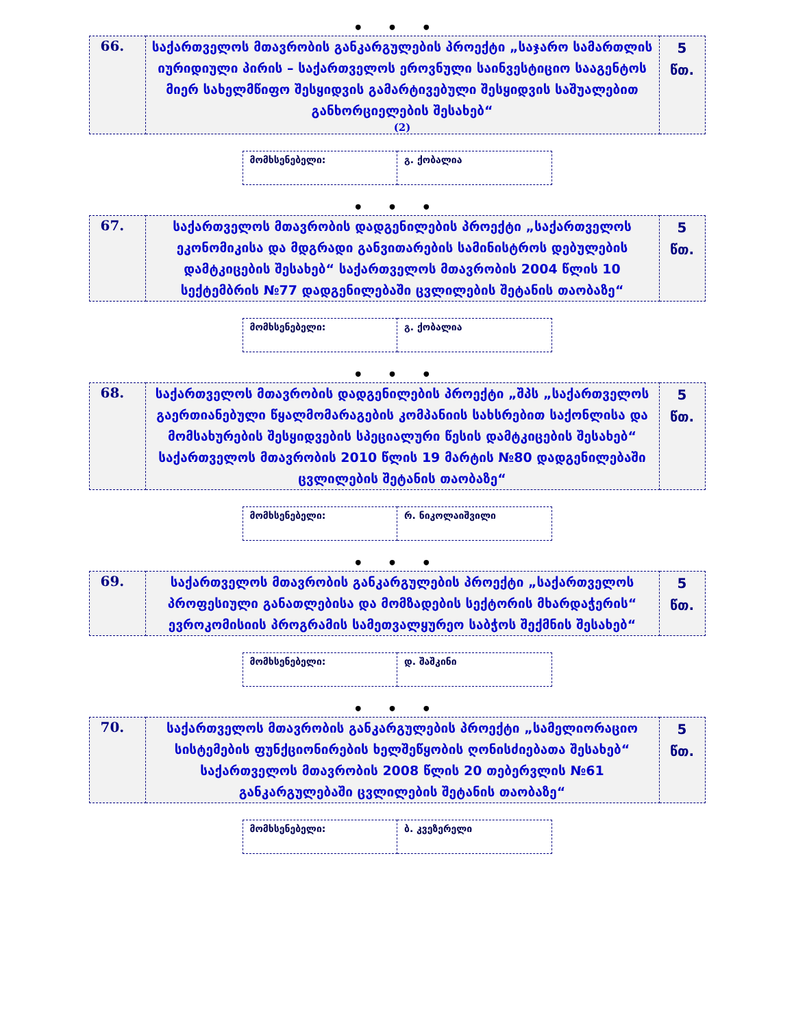• • •
| 66. | საქართველოს მთავრობის განკარგულების პროექტი „საჯარო სამართლის იურიდიული პირის – საქართველოს ეროვნული საინვესტიციო სააგენტოს მიერ სახელმწიფო შესყიდვის გამარტივებული შესყიდვის საშუალებით განხორციელების შესახებ“ (2) | 5 წთ. |
| მომხსენებელი: | გ. ქობალია |
• • •
| 67. | საქართველოს მთავრობის დადგენილების პროექტი „საქართველოს ეკონომიკისა და მდგრადი განვითარების სამინისტროს დებულების დამტკიცების შესახებ“ საქართველოს მთავრობის 2004 წლის 10 სექტემბრის №77 დადგენილებაში ცვლილების შეტანის თაობაზე“ | 5 წთ. |
| მომხსენებელი: | გ. ქობალია |
• • •
| 68. | საქართველოს მთავრობის დადგენილების პროექტი „შპს „საქართველოს გაერთიანებული წყალმომარაგების კომპანიის სახსრებით საქონლისა და მომსახურების შესყიდვების სპეციალური წესის დამტკიცების შესახებ“ საქართველოს მთავრობის 2010 წლის 19 მარტის №80 დადგენილებაში ცვლილების შეტანის თაობაზე“ | 5 წთ. |
| მომხსენებელი: | რ. ნიკოლაიშვილი |
• • •
| 69. | საქართველოს მთავრობის განკარგულების პროექტი „საქართველოს პროფესიული განათლებისა და მომზადების სექტორის მხარდაჭერის“ ევროკომისიის პროგრამის სამეთვალყურეო საბჭოს შექმნის შესახებ“ | 5 წთ. |
| მომხსენებელი: | დ. შაშკინი |
• • •
| 70. | საქართველოს მთავრობის განკარგულების პროექტი „სამელიორაციო სისტემების ფუნქციონირების ხელშეწყობის ღონისძიებათა შესახებ“ საქართველოს მთავრობის 2008 წლის 20 თებერვლის №61 განკარგულებაში ცვლილების შეტანის თაობაზე“ | 5 წთ. |
| მომხსენებელი: | ბ. კვეზერელი |